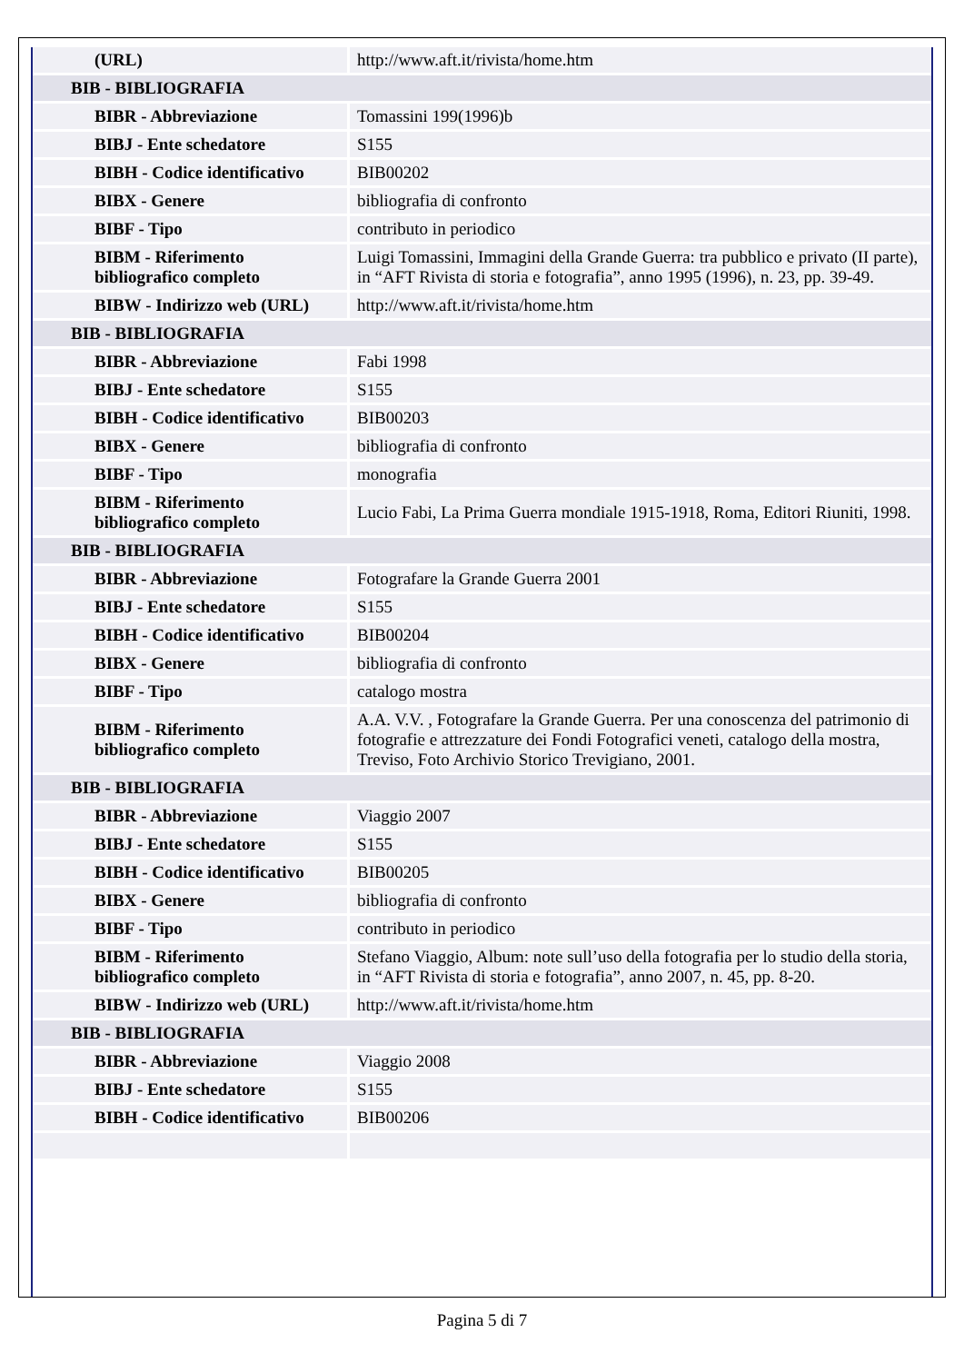| (URL) | http://www.aft.it/rivista/home.htm |
| BIB - BIBLIOGRAFIA | |
| BIBR - Abbreviazione | Tomassini 199(1996)b |
| BIBJ - Ente schedatore | S155 |
| BIBH - Codice identificativo | BIB00202 |
| BIBX - Genere | bibliografia di confronto |
| BIBF - Tipo | contributo in periodico |
| BIBM - Riferimento bibliografico completo | Luigi Tomassini, Immagini della Grande Guerra: tra pubblico e privato (II parte), in “AFT Rivista di storia e fotografia”, anno 1995 (1996), n. 23, pp. 39-49. |
| BIBW - Indirizzo web (URL) | http://www.aft.it/rivista/home.htm |
| BIB - BIBLIOGRAFIA | |
| BIBR - Abbreviazione | Fabi 1998 |
| BIBJ - Ente schedatore | S155 |
| BIBH - Codice identificativo | BIB00203 |
| BIBX - Genere | bibliografia di confronto |
| BIBF - Tipo | monografia |
| BIBM - Riferimento bibliografico completo | Lucio Fabi, La Prima Guerra mondiale 1915-1918, Roma, Editori Riuniti, 1998. |
| BIB - BIBLIOGRAFIA | |
| BIBR - Abbreviazione | Fotografare la Grande Guerra 2001 |
| BIBJ - Ente schedatore | S155 |
| BIBH - Codice identificativo | BIB00204 |
| BIBX - Genere | bibliografia di confronto |
| BIBF - Tipo | catalogo mostra |
| BIBM - Riferimento bibliografico completo | A.A. V.V. , Fotografare la Grande Guerra. Per una conoscenza del patrimonio di fotografie e attrezzature dei Fondi Fotografici veneti, catalogo della mostra, Treviso, Foto Archivio Storico Trevigiano, 2001. |
| BIB - BIBLIOGRAFIA | |
| BIBR - Abbreviazione | Viaggio 2007 |
| BIBJ - Ente schedatore | S155 |
| BIBH - Codice identificativo | BIB00205 |
| BIBX - Genere | bibliografia di confronto |
| BIBF - Tipo | contributo in periodico |
| BIBM - Riferimento bibliografico completo | Stefano Viaggio, Album: note sull’uso della fotografia per lo studio della storia, in “AFT Rivista di storia e fotografia”, anno 2007, n. 45, pp. 8-20. |
| BIBW - Indirizzo web (URL) | http://www.aft.it/rivista/home.htm |
| BIB - BIBLIOGRAFIA | |
| BIBR - Abbreviazione | Viaggio 2008 |
| BIBJ - Ente schedatore | S155 |
| BIBH - Codice identificativo | BIB00206 |
Pagina 5 di 7